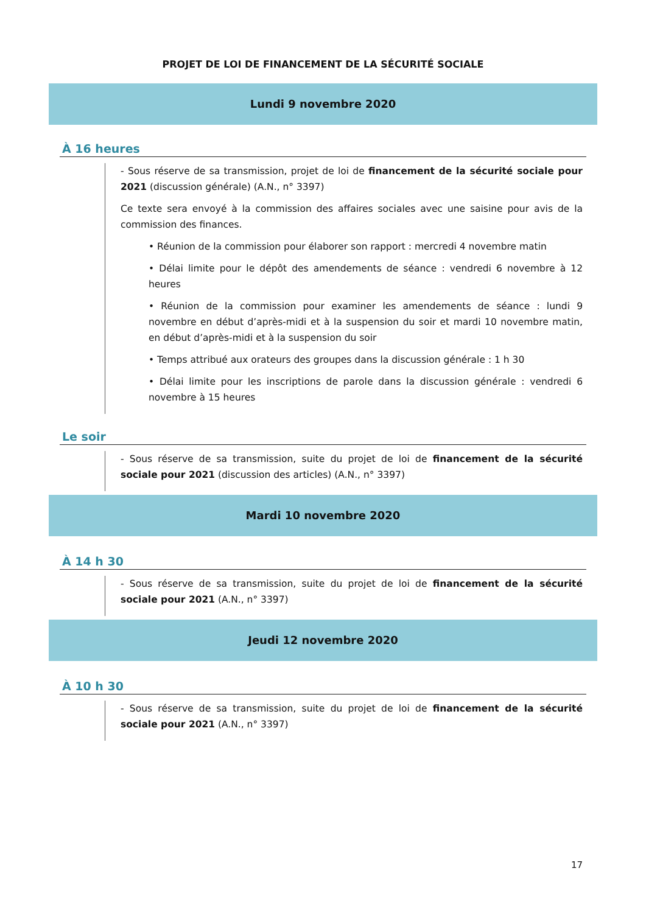PROJET DE LOI DE FINANCEMENT DE LA SÉCURITÉ SOCIALE
Lundi 9 novembre 2020
À 16 heures
- Sous réserve de sa transmission, projet de loi de financement de la sécurité sociale pour 2021 (discussion générale) (A.N., n° 3397)
Ce texte sera envoyé à la commission des affaires sociales avec une saisine pour avis de la commission des finances.
• Réunion de la commission pour élaborer son rapport : mercredi 4 novembre matin
• Délai limite pour le dépôt des amendements de séance : vendredi 6 novembre à 12 heures
• Réunion de la commission pour examiner les amendements de séance : lundi 9 novembre en début d’après-midi et à la suspension du soir et mardi 10 novembre matin, en début d’après-midi et à la suspension du soir
• Temps attribué aux orateurs des groupes dans la discussion générale : 1 h 30
• Délai limite pour les inscriptions de parole dans la discussion générale : vendredi 6 novembre à 15 heures
Le soir
- Sous réserve de sa transmission, suite du projet de loi de financement de la sécurité sociale pour 2021 (discussion des articles) (A.N., n° 3397)
Mardi 10 novembre 2020
À 14 h 30
- Sous réserve de sa transmission, suite du projet de loi de financement de la sécurité sociale pour 2021 (A.N., n° 3397)
Jeudi 12 novembre 2020
À 10 h 30
- Sous réserve de sa transmission, suite du projet de loi de financement de la sécurité sociale pour 2021 (A.N., n° 3397)
17